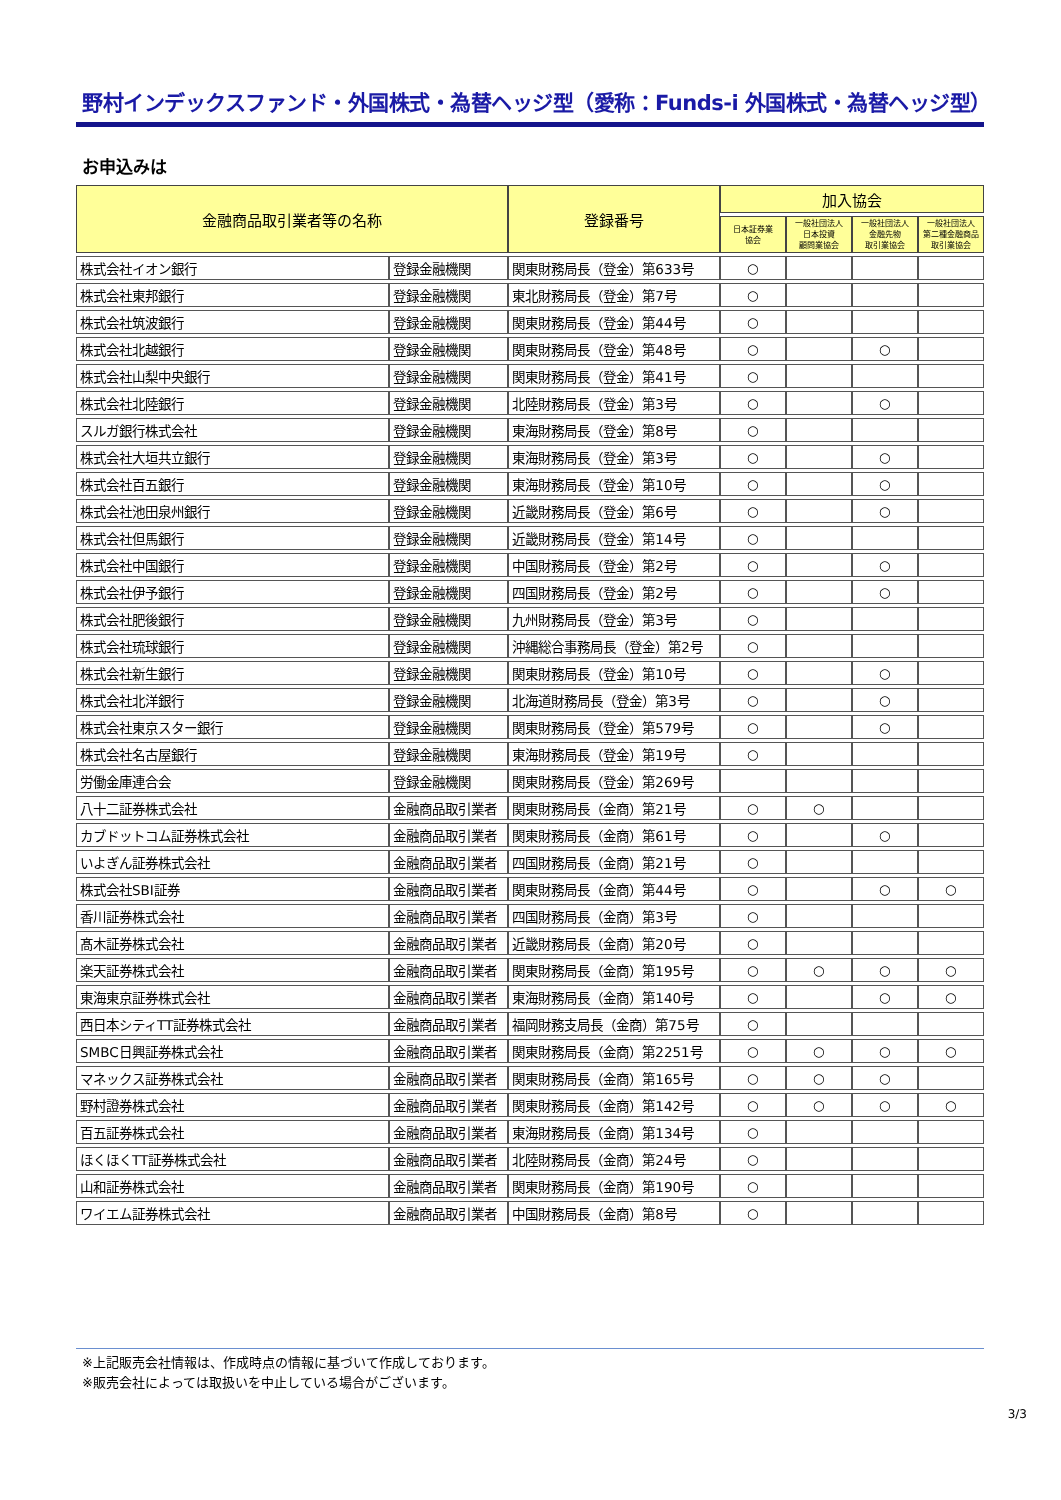野村インデックスファンド・外国株式・為替ヘッジ型（愛称：Funds-i 外国株式・為替ヘッジ型）
お申込みは
| 金融商品取引業者等の名称 | | 登録番号 | 加入協会 | | | |
| --- | --- | --- | --- | --- | --- | --- |
| | | | 日本証券業 協会 | 一般社団法人 日本投資 顧問業協会 | 一般社団法人 金融先物 取引業協会 | 一般社団法人 第二種金融商品 取引業協会 |
| 株式会社イオン銀行 | 登録金融機関 | 関東財務局長（登金）第633号 | ○ | | | |
| 株式会社東邦銀行 | 登録金融機関 | 東北財務局長（登金）第7号 | ○ | | | |
| 株式会社筑波銀行 | 登録金融機関 | 関東財務局長（登金）第44号 | ○ | | | |
| 株式会社北越銀行 | 登録金融機関 | 関東財務局長（登金）第48号 | ○ | | ○ | |
| 株式会社山梨中央銀行 | 登録金融機関 | 関東財務局長（登金）第41号 | ○ | | | |
| 株式会社北陸銀行 | 登録金融機関 | 北陸財務局長（登金）第3号 | ○ | | ○ | |
| スルガ銀行株式会社 | 登録金融機関 | 東海財務局長（登金）第8号 | ○ | | | |
| 株式会社大垣共立銀行 | 登録金融機関 | 東海財務局長（登金）第3号 | ○ | | ○ | |
| 株式会社百五銀行 | 登録金融機関 | 東海財務局長（登金）第10号 | ○ | | ○ | |
| 株式会社池田泉州銀行 | 登録金融機関 | 近畿財務局長（登金）第6号 | ○ | | ○ | |
| 株式会社但馬銀行 | 登録金融機関 | 近畿財務局長（登金）第14号 | ○ | | | |
| 株式会社中国銀行 | 登録金融機関 | 中国財務局長（登金）第2号 | ○ | | ○ | |
| 株式会社伊予銀行 | 登録金融機関 | 四国財務局長（登金）第2号 | ○ | | ○ | |
| 株式会社肥後銀行 | 登録金融機関 | 九州財務局長（登金）第3号 | ○ | | | |
| 株式会社琉球銀行 | 登録金融機関 | 沖縄総合事務局長（登金）第2号 | ○ | | | |
| 株式会社新生銀行 | 登録金融機関 | 関東財務局長（登金）第10号 | ○ | | ○ | |
| 株式会社北洋銀行 | 登録金融機関 | 北海道財務局長（登金）第3号 | ○ | | ○ | |
| 株式会社東京スター銀行 | 登録金融機関 | 関東財務局長（登金）第579号 | ○ | | ○ | |
| 株式会社名古屋銀行 | 登録金融機関 | 東海財務局長（登金）第19号 | ○ | | | |
| 労働金庫連合会 | 登録金融機関 | 関東財務局長（登金）第269号 | | | | |
| 八十二証券株式会社 | 金融商品取引業者 | 関東財務局長（金商）第21号 | ○ | ○ | | |
| カブドットコム証券株式会社 | 金融商品取引業者 | 関東財務局長（金商）第61号 | ○ | | ○ | |
| いよぎん証券株式会社 | 金融商品取引業者 | 四国財務局長（金商）第21号 | ○ | | | |
| 株式会社SBI証券 | 金融商品取引業者 | 関東財務局長（金商）第44号 | ○ | | ○ | ○ |
| 香川証券株式会社 | 金融商品取引業者 | 四国財務局長（金商）第3号 | ○ | | | |
| 髙木証券株式会社 | 金融商品取引業者 | 近畿財務局長（金商）第20号 | ○ | | | |
| 楽天証券株式会社 | 金融商品取引業者 | 関東財務局長（金商）第195号 | ○ | ○ | ○ | ○ |
| 東海東京証券株式会社 | 金融商品取引業者 | 東海財務局長（金商）第140号 | ○ | | ○ | ○ |
| 西日本シティTT証券株式会社 | 金融商品取引業者 | 福岡財務支局長（金商）第75号 | ○ | | | |
| SMBC日興証券株式会社 | 金融商品取引業者 | 関東財務局長（金商）第2251号 | ○ | ○ | ○ | ○ |
| マネックス証券株式会社 | 金融商品取引業者 | 関東財務局長（金商）第165号 | ○ | ○ | ○ | |
| 野村證券株式会社 | 金融商品取引業者 | 関東財務局長（金商）第142号 | ○ | ○ | ○ | ○ |
| 百五証券株式会社 | 金融商品取引業者 | 東海財務局長（金商）第134号 | ○ | | | |
| ほくほくTT証券株式会社 | 金融商品取引業者 | 北陸財務局長（金商）第24号 | ○ | | | |
| 山和証券株式会社 | 金融商品取引業者 | 関東財務局長（金商）第190号 | ○ | | | |
| ワイエム証券株式会社 | 金融商品取引業者 | 中国財務局長（金商）第8号 | ○ | | | |
※上記販売会社情報は、作成時点の情報に基づいて作成しております。
※販売会社によっては取扱いを中止している場合がございます。
3/3